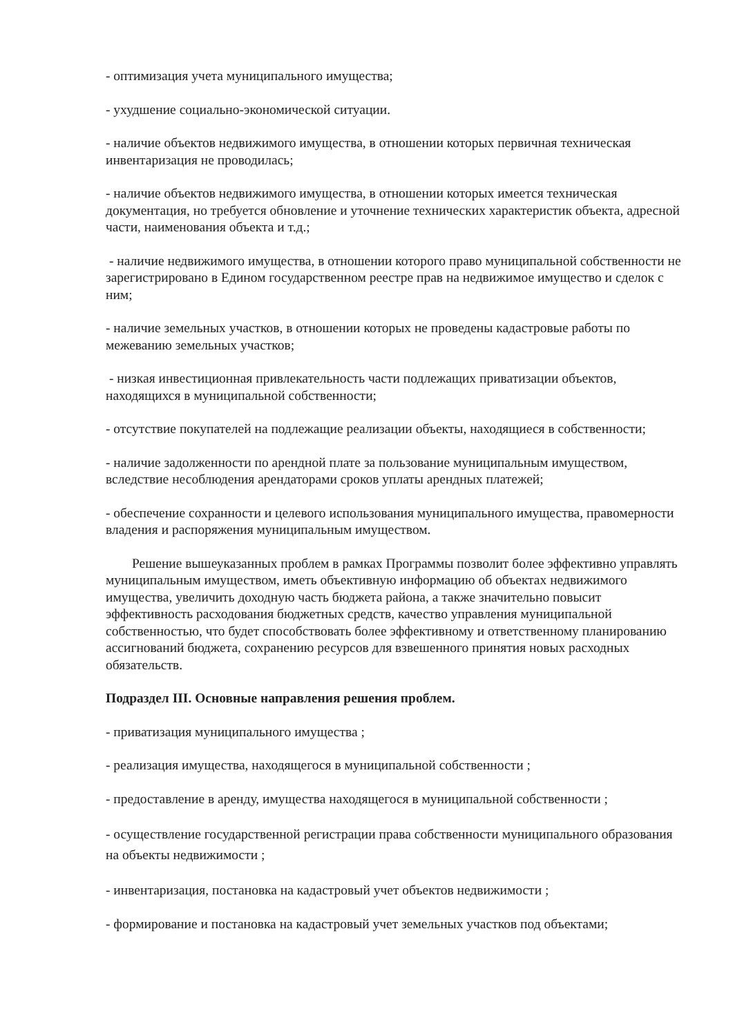- оптимизация учета муниципального имущества;
- ухудшение социально-экономической ситуации.
- наличие объектов недвижимого имущества, в отношении которых первичная техническая инвентаризация не проводилась;
- наличие объектов недвижимого имущества, в отношении которых имеется техническая документация, но требуется обновление и уточнение технических характеристик объекта, адресной части, наименования объекта и т.д.;
- наличие недвижимого имущества, в отношении которого право муниципальной собственности не зарегистрировано в Едином государственном реестре прав на недвижимое имущество и сделок с ним;
- наличие земельных участков, в отношении которых не проведены кадастровые работы по межеванию земельных участков;
- низкая инвестиционная привлекательность части подлежащих приватизации объектов, находящихся в муниципальной собственности;
- отсутствие покупателей на подлежащие реализации объекты, находящиеся в собственности;
- наличие задолженности по арендной плате за пользование муниципальным имуществом, вследствие несоблюдения арендаторами сроков уплаты арендных платежей;
- обеспечение сохранности и целевого использования муниципального имущества, правомерности владения и распоряжения муниципальным имуществом.
Решение вышеуказанных проблем в рамках Программы позволит более эффективно управлять муниципальным имуществом, иметь объективную информацию об объектах недвижимого имущества, увеличить доходную часть бюджета района, а также значительно повысит эффективность расходования бюджетных средств, качество управления муниципальной собственностью, что будет способствовать более эффективному и ответственному планированию ассигнований бюджета, сохранению ресурсов для взвешенного принятия новых расходных обязательств.
Подраздел III. Основные направления решения проблем.
- приватизация муниципального имущества ;
- реализация имущества, находящегося в муниципальной собственности ;
- предоставление в аренду, имущества находящегося в муниципальной собственности ;
- осуществление государственной регистрации права собственности муниципального образования на объекты недвижимости ;
- инвентаризация, постановка на кадастровый учет объектов недвижимости ;
- формирование и постановка на кадастровый учет земельных участков под объектами;